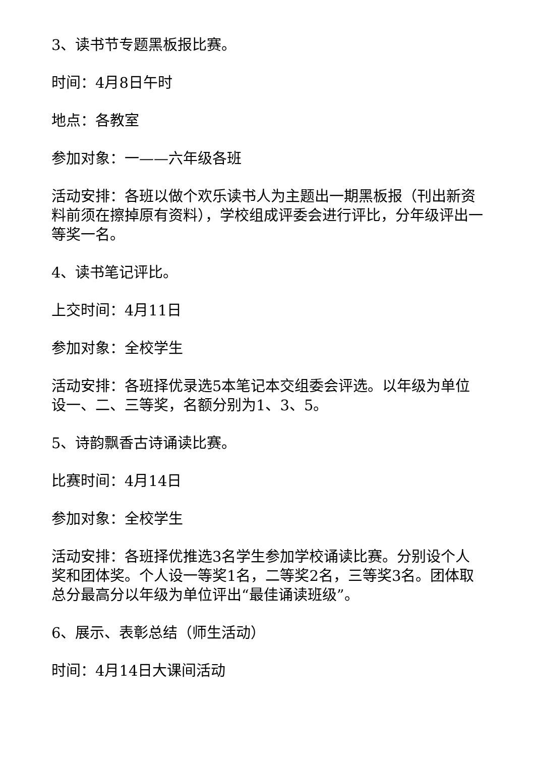3、读书节专题黑板报比赛。
时间：4月8日午时
地点：各教室
参加对象：一——六年级各班
活动安排：各班以做个欢乐读书人为主题出一期黑板报（刊出新资料前须在擦掉原有资料），学校组成评委会进行评比，分年级评出一等奖一名。
4、读书笔记评比。
上交时间：4月11日
参加对象：全校学生
活动安排：各班择优录选5本笔记本交组委会评选。以年级为单位设一、二、三等奖，名额分别为1、3、5。
5、诗韵飘香古诗诵读比赛。
比赛时间：4月14日
参加对象：全校学生
活动安排：各班择优推选3名学生参加学校诵读比赛。分别设个人奖和团体奖。个人设一等奖1名，二等奖2名，三等奖3名。团体取总分最高分以年级为单位评出“最佳诵读班级”。
6、展示、表彰总结（师生活动）
时间：4月14日大课间活动